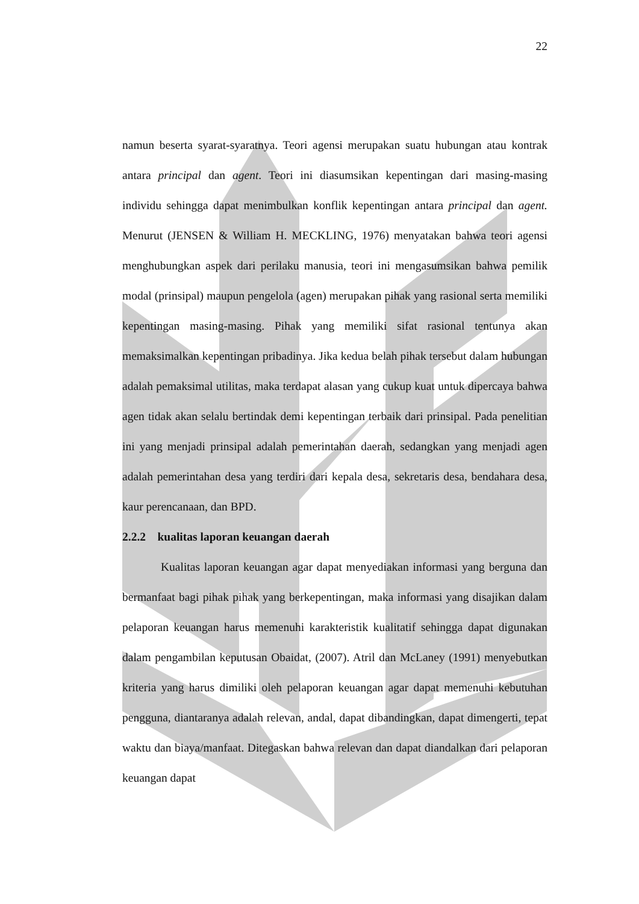22
namun beserta syarat-syaratnya. Teori agensi merupakan suatu hubungan atau kontrak antara principal dan agent. Teori ini diasumsikan kepentingan dari masing-masing individu sehingga dapat menimbulkan konflik kepentingan antara principal dan agent. Menurut (JENSEN & William H. MECKLING, 1976) menyatakan bahwa teori agensi menghubungkan aspek dari perilaku manusia, teori ini mengasumsikan bahwa pemilik modal (prinsipal) maupun pengelola (agen) merupakan pihak yang rasional serta memiliki kepentingan masing-masing. Pihak yang memiliki sifat rasional tentunya akan memaksimalkan kepentingan pribadinya. Jika kedua belah pihak tersebut dalam hubungan adalah pemaksimal utilitas, maka terdapat alasan yang cukup kuat untuk dipercaya bahwa agen tidak akan selalu bertindak demi kepentingan terbaik dari prinsipal. Pada penelitian ini yang menjadi prinsipal adalah pemerintahan daerah, sedangkan yang menjadi agen adalah pemerintahan desa yang terdiri dari kepala desa, sekretaris desa, bendahara desa, kaur perencanaan, dan BPD.
2.2.2 kualitas laporan keuangan daerah
Kualitas laporan keuangan agar dapat menyediakan informasi yang berguna dan bermanfaat bagi pihak pihak yang berkepentingan, maka informasi yang disajikan dalam pelaporan keuangan harus memenuhi karakteristik kualitatif sehingga dapat digunakan dalam pengambilan keputusan Obaidat, (2007). Atril dan McLaney (1991) menyebutkan kriteria yang harus dimiliki oleh pelaporan keuangan agar dapat memenuhi kebutuhan pengguna, diantaranya adalah relevan, andal, dapat dibandingkan, dapat dimengerti, tepat waktu dan biaya/manfaat. Ditegaskan bahwa relevan dan dapat diandalkan dari pelaporan keuangan dapat